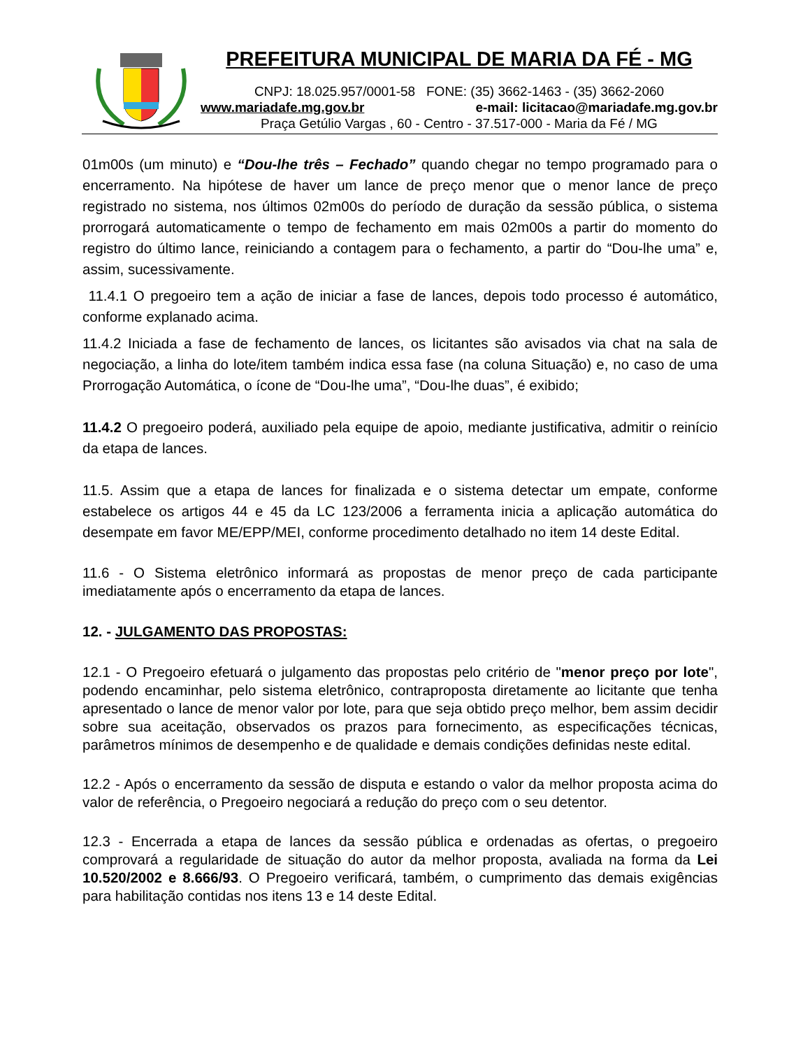PREFEITURA MUNICIPAL DE MARIA DA FÉ - MG
CNPJ: 18.025.957/0001-58 FONE: (35) 3662-1463 - (35) 3662-2060
www.mariadafe.mg.gov.br e-mail: licitacao@mariadafe.mg.gov.br
Praça Getúlio Vargas , 60 - Centro - 37.517-000 - Maria da Fé / MG
01m00s (um minuto) e “Dou-lhe três – Fechado” quando chegar no tempo programado para o encerramento. Na hipótese de haver um lance de preço menor que o menor lance de preço registrado no sistema, nos últimos 02m00s do período de duração da sessão pública, o sistema prorrogará automaticamente o tempo de fechamento em mais 02m00s a partir do momento do registro do último lance, reiniciando a contagem para o fechamento, a partir do “Dou-lhe uma” e, assim, sucessivamente.
11.4.1 O pregoeiro tem a ação de iniciar a fase de lances, depois todo processo é automático, conforme explanado acima.
11.4.2 Iniciada a fase de fechamento de lances, os licitantes são avisados via chat na sala de negociação, a linha do lote/item também indica essa fase (na coluna Situação) e, no caso de uma Prorrogação Automática, o ícone de “Dou-lhe uma”, “Dou-lhe duas”, é exibido;
11.4.2 O pregoeiro poderá, auxiliado pela equipe de apoio, mediante justificativa, admitir o reinício da etapa de lances.
11.5. Assim que a etapa de lances for finalizada e o sistema detectar um empate, conforme estabelece os artigos 44 e 45 da LC 123/2006 a ferramenta inicia a aplicação automática do desempate em favor ME/EPP/MEI, conforme procedimento detalhado no item 14 deste Edital.
11.6 - O Sistema eletrônico informará as propostas de menor preço de cada participante imediatamente após o encerramento da etapa de lances.
12. - JULGAMENTO DAS PROPOSTAS:
12.1 - O Pregoeiro efetuará o julgamento das propostas pelo critério de "menor preço por lote", podendo encaminhar, pelo sistema eletrônico, contraproposta diretamente ao licitante que tenha apresentado o lance de menor valor por lote, para que seja obtido preço melhor, bem assim decidir sobre sua aceitação, observados os prazos para fornecimento, as especificações técnicas, parâmetros mínimos de desempenho e de qualidade e demais condições definidas neste edital.
12.2 - Após o encerramento da sessão de disputa e estando o valor da melhor proposta acima do valor de referência, o Pregoeiro negociará a redução do preço com o seu detentor.
12.3 - Encerrada a etapa de lances da sessão pública e ordenadas as ofertas, o pregoeiro comprovará a regularidade de situação do autor da melhor proposta, avaliada na forma da Lei 10.520/2002 e 8.666/93. O Pregoeiro verificará, também, o cumprimento das demais exigências para habilitação contidas nos itens 13 e 14 deste Edital.